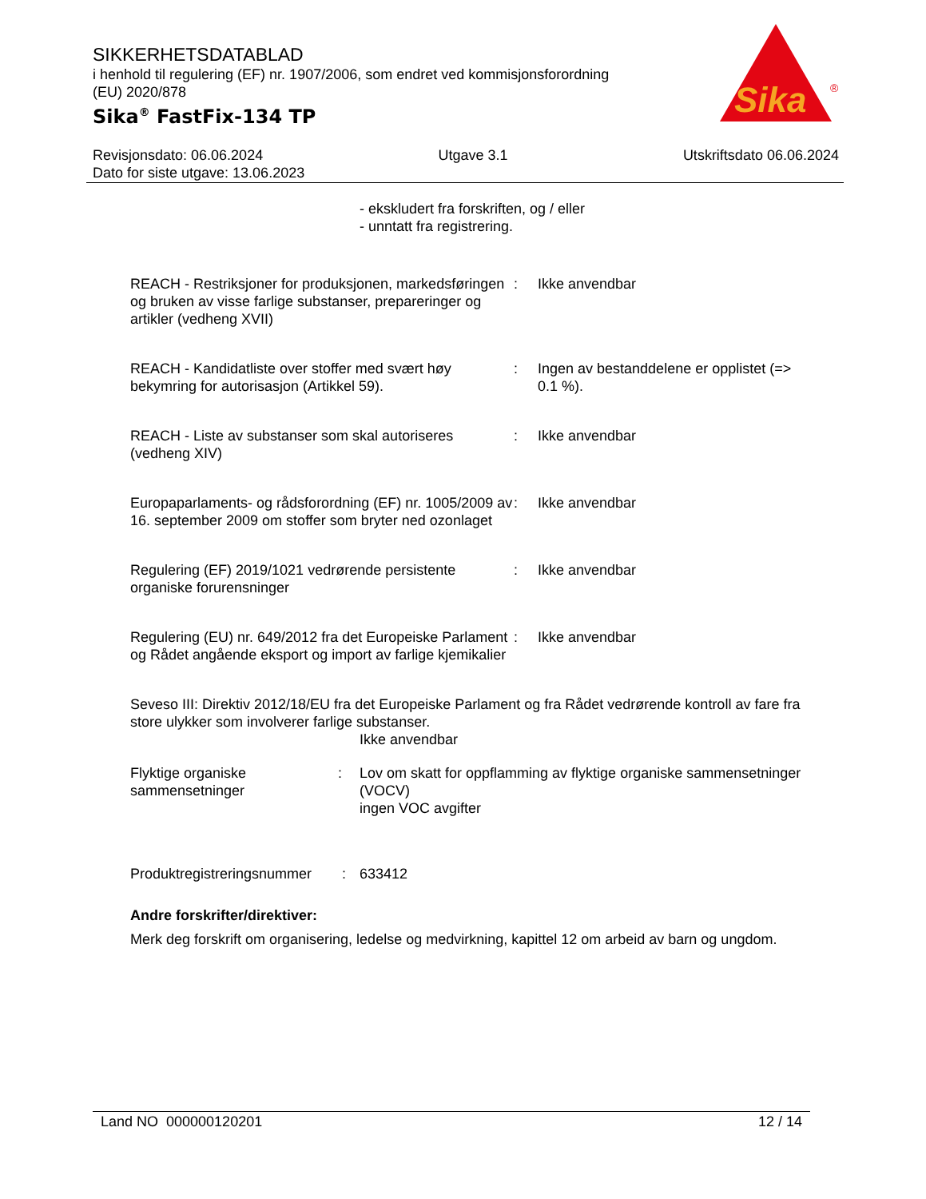SIKKERHETSDATABLAD
i henhold til regulering (EF) nr. 1907/2006, som endret ved kommisjonsforordning (EU) 2020/878
Sika<sup>®</sup> FastFix-134 TP
Sika
®
Revisjonsdato: 06.06.2024 Utgave 3.1 Utskriftsdato 06.06.2024
Dato for siste utgave: 13.06.2023
- ekskludert fra forskriften, og / eller
- unntatt fra registrering.
REACH - Restriksjoner for produksjonen, markedsføringen og bruken av visse farlige substanser, prepareringer og artikler (vedheng XVII)
: Ikke anvendbar
REACH - Kandidatliste over stoffer med svært høy bekymring for autorisasjon (Artikkel 59).
: Ingen av bestanddelene er opplistet (=> 0.1 %).
REACH - Liste av substanser som skal autoriseres (vedheng XIV)
: Ikke anvendbar
Europaparlaments- og rådsforordning (EF) nr. 1005/2009 av 16. september 2009 om stoffer som bryter ned ozonlaget
: Ikke anvendbar
Regulering (EF) 2019/1021 vedrørende persistente organiske forurensninger
: Ikke anvendbar
Regulering (EU) nr. 649/2012 fra det Europeiske Parlament og Rådet angående eksport og import av farlige kjemikalier
: Ikke anvendbar
Seveso III: Direktiv 2012/18/EU fra det Europeiske Parlament og fra Rådet vedrørende kontroll av fare fra store ulykker som involverer farlige substanser.
Ikke anvendbar
Flyktige organiske sammensetninger
: Lov om skatt for oppflamming av flyktige organiske sammensetninger (VOCV)
ingen VOC avgifter
Produktregistreringsnummer
: 633412
Andre forskrifter/direktiver:
Merk deg forskrift om organisering, ledelse og medvirkning, kapittel 12 om arbeid av barn og ungdom.
Land NO 000000120201 12 / 14